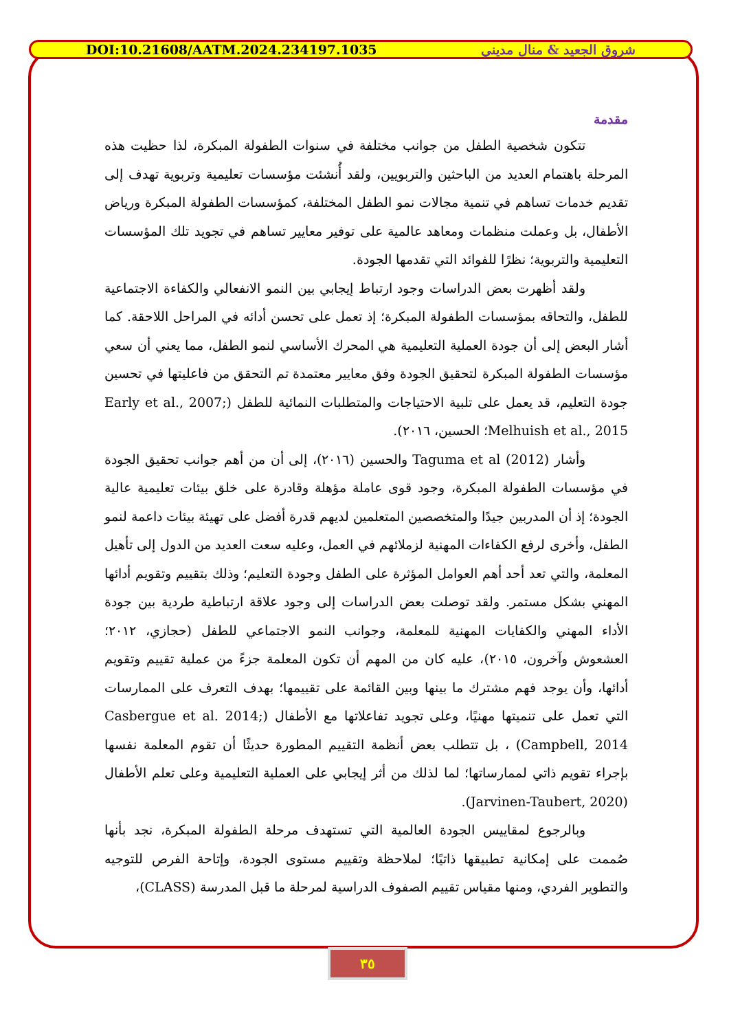DOI:10.21608/AATM.2024.234197.1035 شروق الجعيد & منال مديني
مقدمة
تتكون شخصية الطفل من جوانب مختلفة في سنوات الطفولة المبكرة، لذا حظيت هذه المرحلة باهتمام العديد من الباحثين والتربويين، ولقد أُنشئت مؤسسات تعليمية وتربوية تهدف إلى تقديم خدمات تساهم في تنمية مجالات نمو الطفل المختلفة، كمؤسسات الطفولة المبكرة ورياض الأطفال، بل وعملت منظمات ومعاهد عالمية على توفير معايير تساهم في تجويد تلك المؤسسات التعليمية والتربوية؛ نظرًا للفوائد التي تقدمها الجودة.
ولقد أظهرت بعض الدراسات وجود ارتباط إيجابي بين النمو الانفعالي والكفاءة الاجتماعية للطفل، والتحاقه بمؤسسات الطفولة المبكرة؛ إذ تعمل على تحسن أدائه في المراحل اللاحقة. كما أشار البعض إلى أن جودة العملية التعليمية هي المحرك الأساسي لنمو الطفل، مما يعني أن سعي مؤسسات الطفولة المبكرة لتحقيق الجودة وفق معايير معتمدة تم التحقق من فاعليتها في تحسين جودة التعليم، قد يعمل على تلبية الاحتياجات والمتطلبات النمائية للطفل (Early et al., 2007; Melhuish et al., 2015؛ الحسين، ٢٠١٦).
وأشار Taguma et al (2012) والحسين (٢٠١٦)، إلى أن من أهم جوانب تحقيق الجودة في مؤسسات الطفولة المبكرة، وجود قوى عاملة مؤهلة وقادرة على خلق بيئات تعليمية عالية الجودة؛ إذ أن المدربين جيدًا والمتخصصين المتعلمين لديهم قدرة أفضل على تهيئة بيئات داعمة لنمو الطفل، وأخرى لرفع الكفاءات المهنية لزملائهم في العمل، وعليه سعت العديد من الدول إلى تأهيل المعلمة، والتي تعد أحد أهم العوامل المؤثرة على الطفل وجودة التعليم؛ وذلك بتقييم وتقويم أدائها المهني بشكل مستمر. ولقد توصلت بعض الدراسات إلى وجود علاقة ارتباطية طردية بين جودة الأداء المهني والكفايات المهنية للمعلمة، وجوانب النمو الاجتماعي للطفل (حجازي، ٢٠١٢؛ العشعوش وآخرون، ٢٠١٥)، عليه كان من المهم أن تكون المعلمة جزءً من عملية تقييم وتقويم أدائها، وأن يوجد فهم مشترك ما بينها وبين القائمة على تقييمها؛ بهدف التعرف على الممارسات التي تعمل على تنميتها مهنيًا، وعلى تجويد تفاعلاتها مع الأطفال (Casbergue et al. 2014; Campbell, 2014) ، بل تتطلب بعض أنظمة التقييم المطورة حديثًا أن تقوم المعلمة نفسها بإجراء تقويم ذاتي لممارساتها؛ لما لذلك من أثر إيجابي على العملية التعليمية وعلى تعلم الأطفال (Jarvinen-Taubert, 2020).
وبالرجوع لمقاييس الجودة العالمية التي تستهدف مرحلة الطفولة المبكرة، نجد بأنها صُممت على إمكانية تطبيقها ذاتيًا؛ لملاحظة وتقييم مستوى الجودة، وإتاحة الفرص للتوجيه والتطوير الفردي، ومنها مقياس تقييم الصفوف الدراسية لمرحلة ما قبل المدرسة (CLASS)،
٣٥